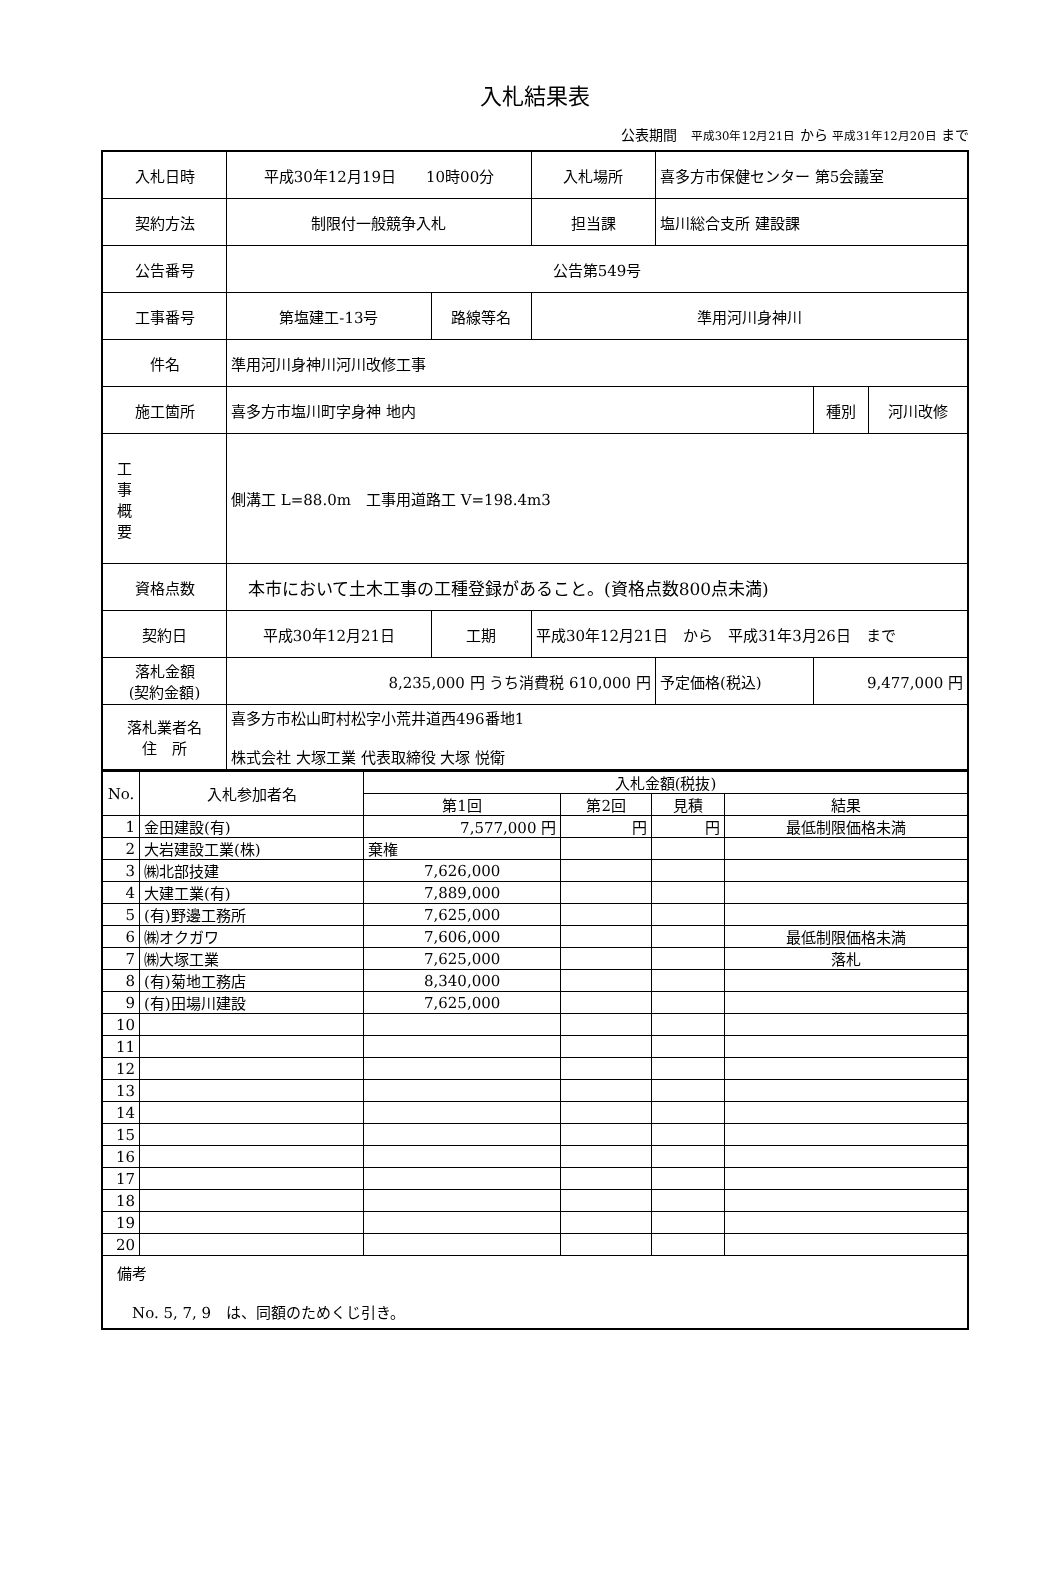入札結果表
公表期間　平成30年12月21日 から 平成31年12月20日 まで
| 入札日時 | 平成30年12月19日 10時00分 | | | 入札場所 | 喜多方市保健センター 第5会議室 | | |
| 契約方法 | 制限付一般競争入札 | | | 担当課 | 塩川総合支所 建設課 | | |
| 公告番号 | 公告第549号 | | | | | | |
| 工事番号 | 第塩建工-13号 | 路線等名 | 準用河川身神川 | | | | |
| 件名 | 準用河川身神川河川改修工事 | | | | | | |
| 施工箇所 | 喜多方市塩川町字身神 地内 | | | | | 種別 | 河川改修 |
| 工 事 概 要 | 側溝工 L=88.0m 工事用道路工 V=198.4m3 | | | | | | |
| 資格点数 | 本市において土木工事の工種登録があること。(資格点数800点未満) | | | | | | |
| 契約日 | 平成30年12月21日 | 工期 | 平成30年12月21日 から 平成31年3月26日 まで | | | | |
| 落札金額 (契約金額) | 8,235,000 円 うち消費税 610,000 円 | | | | 予定価格(税込) | 9,477,000 円 | |
| 落札業者名 住 所 | 喜多方市松山町村松字小荒井道西496番地1 株式会社 大塚工業 代表取締役 大塚 悦衛 | | | | | | |
| No. | 入札参加者名 | 入札金額(税抜) | | | |
| --- | --- | --- | --- | --- | --- |
| | | 第1回 | 第2回 | 見積 | 結果 |
| 1 | 金田建設(有) | 7,577,000 円 | 円 | 円 | 最低制限価格未満 |
| 2 | 大岩建設工業(株) | 棄権 | | | |
| 3 | ㈱北部技建 | 7,626,000 | | | |
| 4 | 大建工業(有) | 7,889,000 | | | |
| 5 | (有)野邊工務所 | 7,625,000 | | | |
| 6 | ㈱オクガワ | 7,606,000 | | | 最低制限価格未満 |
| 7 | ㈱大塚工業 | 7,625,000 | | | 落札 |
| 8 | (有)菊地工務店 | 8,340,000 | | | |
| 9 | (有)田場川建設 | 7,625,000 | | | |
| 10 | | | | | |
| 11 | | | | | |
| 12 | | | | | |
| 13 | | | | | |
| 14 | | | | | |
| 15 | | | | | |
| 16 | | | | | |
| 17 | | | | | |
| 18 | | | | | |
| 19 | | | | | |
| 20 | | | | | |
| 備考 No. 5, 7, 9 は、同額のためくじ引き。 | | | | | |